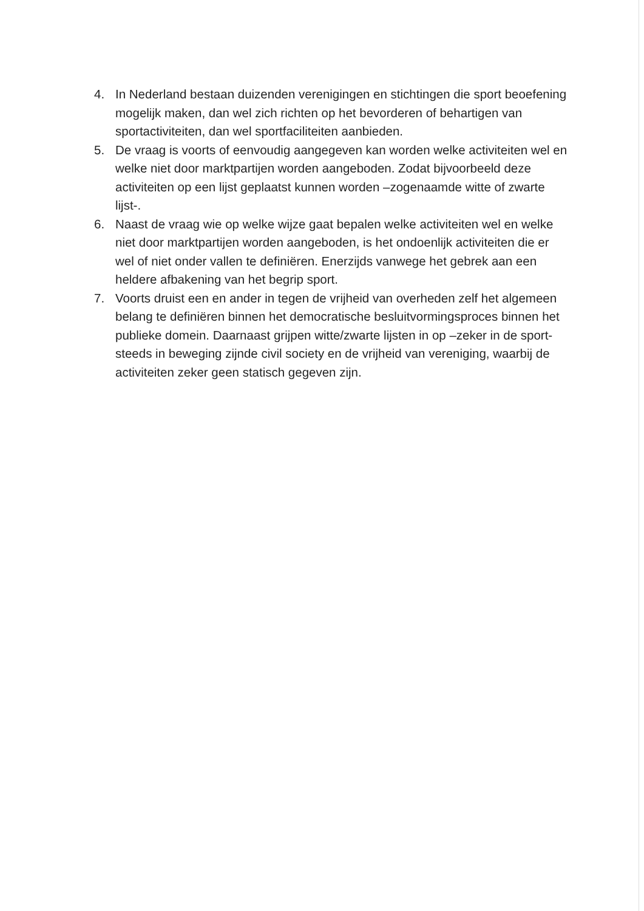4. In Nederland bestaan duizenden verenigingen en stichtingen die sport beoefening mogelijk maken, dan wel zich richten op het bevorderen of behartigen van sportactiviteiten, dan wel sportfaciliteiten aanbieden.
5. De vraag is voorts of eenvoudig aangegeven kan worden welke activiteiten wel en welke niet door marktpartijen worden aangeboden. Zodat bijvoorbeeld deze activiteiten op een lijst geplaatst kunnen worden –zogenaamde witte of zwarte lijst-.
6. Naast de vraag wie op welke wijze gaat bepalen welke activiteiten wel en welke niet door marktpartijen worden aangeboden, is het ondoenlijk activiteiten die er wel of niet onder vallen te definiëren. Enerzijds vanwege het gebrek aan een heldere afbakening van het begrip sport.
7. Voorts druist een en ander in tegen de vrijheid van overheden zelf het algemeen belang te definiëren binnen het democratische besluitvormingsproces binnen het publieke domein. Daarnaast grijpen witte/zwarte lijsten in op –zeker in de sport- steeds in beweging zijnde civil society en de vrijheid van vereniging, waarbij de activiteiten zeker geen statisch gegeven zijn.